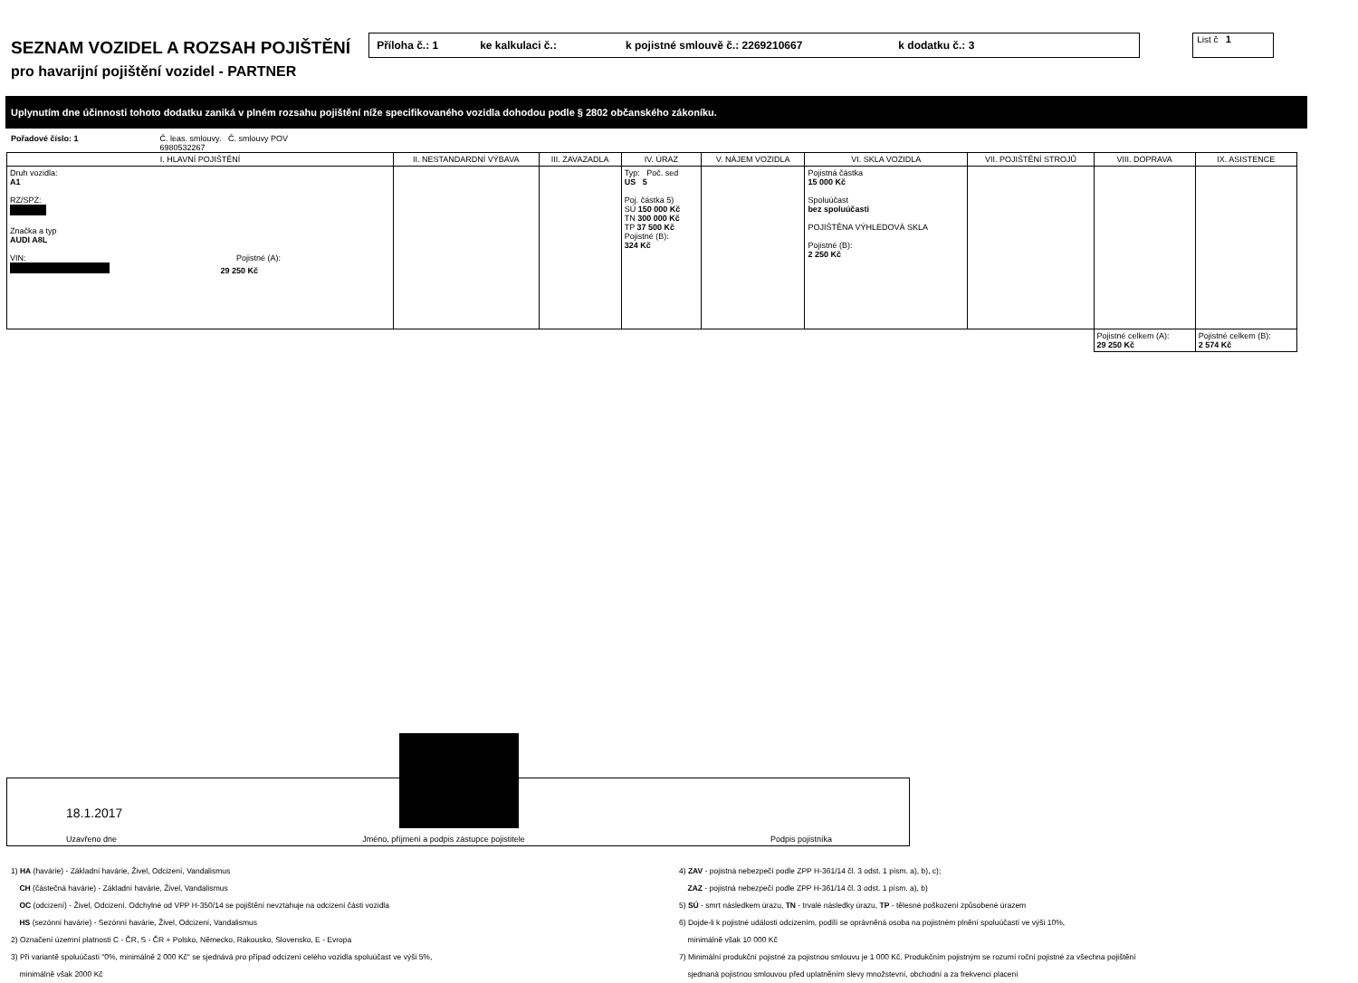SEZNAM VOZIDEL A ROZSAH POJIŠTĚNÍ
Příloha č.: 1 ke kalkulaci č.: k pojistné smlouvě č.: 2269210667 k dodatku č.: 3
List č 1
pro havarijní pojištění vozidel - PARTNER
Uplynutím dne účinnosti tohoto dodatku zaniká v plném rozsahu pojištění níže specifikovaného vozidla dohodou podle § 2802 občanského zákoníku.
Pořadové číslo: 1 Č. leas. smlouvy. Č. smlouvy POV
6980532267
| I. HLAVNÍ POJIŠTĚNÍ | II. NESTANDARDNÍ VÝBAVA | III. ZAVAZADLA | IV. ÚRAZ | V. NÁJEM VOZIDLA | VI. SKLA VOZIDLA | VII. POJIŠTĚNÍ STROJŮ | VIII. DOPRAVA | IX. ASISTENCE |
| --- | --- | --- | --- | --- | --- | --- | --- | --- |
| Druh vozidla: A1 RZ/SPZ: Značka a typ AUDI A8L VIN: Pojistné (A): 29 250 Kč | | | Typ: Poč. sed US 5 Poj. částka 5) SÚ 150 000 Kč TN 300 000 Kč TP 37 500 Kč Pojistné (B): 324 Kč | | Pojistná částka 15 000 Kč Spoluúčast bez spoluúčasti POJIŠTĚNA VÝHLEDOVÁ SKLA Pojistné (B): 2 250 Kč | | | |
| | | | | | | | Pojistné celkem (A): 29 250 Kč | Pojistné celkem (B): 2 574 Kč |
18.1.2017
Uzavřeno dne Jméno, příjmení a podpis zástupce pojistitele Podpis pojistníka
1) HA (havárie) - Základní havárie, Živel, Odcizení, Vandalismus
CH (částečná havárie) - Základní havárie, Živel, Vandalismus
OC (odcizení) - Živel, Odcizení. Odchylné od VPP H-350/14 se pojištění nevztahuje na odcizení části vozidla
HS (sezónní havárie) - Sezónní havárie, Živel, Odcizení, Vandalismus
2) Označení územní platnosti C - ČR, S - ČR + Polsko, Německo, Rakousko, Slovensko, E - Evropa
3) Při variantě spoluúčasti "0%, minimálně 2 000 Kč" se sjednává pro případ odcizení celého vozidla spoluúčast ve výši 5%,
minimálně však 2000 Kč
4) ZAV - pojistná nebezpečí podle ZPP H-361/14 čl. 3 odst. 1 písm. a), b), c);
ZAZ - pojistná nebezpečí podle ZPP H-361/14 čl. 3 odst. 1 písm. a), b)
5) SÚ - smrt následkem úrazu, TN - trvalé následky úrazu, TP - tělesné poškození způsobené úrazem
6) Dojde-li k pojistné události odcizením, podílí se oprávněná osoba na pojistném plnění spoluúčastí ve výši 10%,
minimálně však 10 000 Kč
7) Minimální produkční pojistné za pojistnou smlouvu je 1 000 Kč. Produkčním pojistným se rozumí roční pojistné za všechna pojištění
sjednaná pojistnou smlouvou před uplatněním slevy množstevní, obchodní a za frekvenci placení